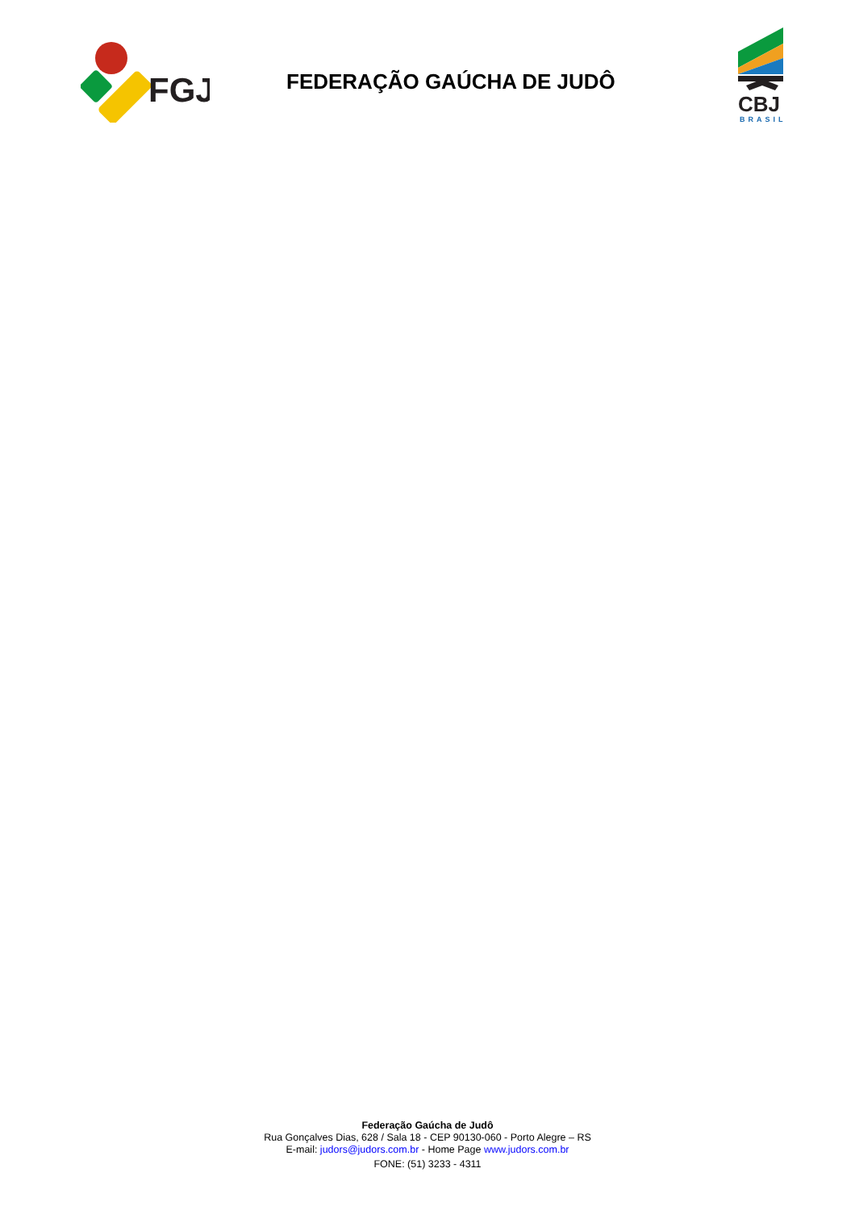FGJ
FEDERAÇÃO GAÚCHA DE JUDÔ
CBJ
BRASIL
Federação Gaúcha de Judô
Rua Gonçalves Dias, 628 / Sala 18 - CEP 90130-060 - Porto Alegre – RS
E-mail: judors@judors.com.br - Home Page www.judors.com.br
FONE: (51) 3233 - 4311